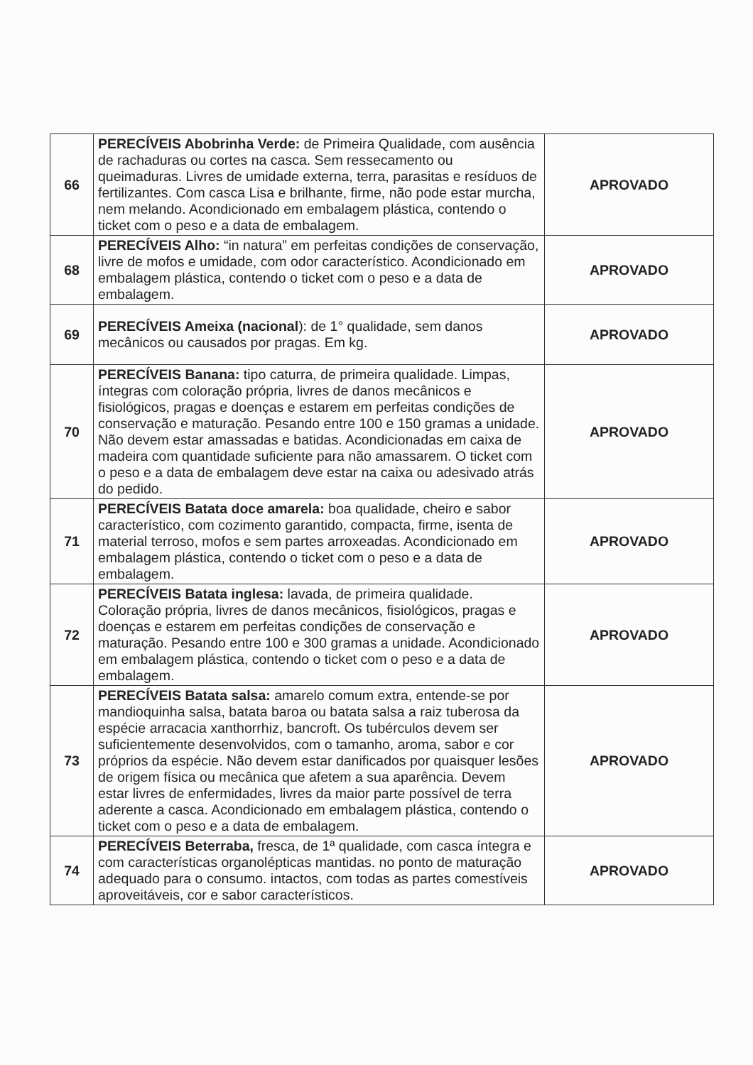| 66 | PERECÍVEIS Abobrinha Verde: de Primeira Qualidade, com ausência de rachaduras ou cortes na casca. Sem ressecamento ou queimaduras. Livres de umidade externa, terra, parasitas e resíduos de fertilizantes. Com casca Lisa e brilhante, firme, não pode estar murcha, nem melando. Acondicionado em embalagem plástica, contendo o ticket com o peso e a data de embalagem. | APROVADO |
| 68 | PERECÍVEIS Alho: “in natura” em perfeitas condições de conservação, livre de mofos e umidade, com odor característico. Acondicionado em embalagem plástica, contendo o ticket com o peso e a data de embalagem. | APROVADO |
| 69 | PERECÍVEIS Ameixa (nacional ): de 1° qualidade, sem danos mecânicos ou causados por pragas. Em kg. | APROVADO |
| 70 | PERECÍVEIS Banana: tipo caturra, de primeira qualidade. Limpas, íntegras com coloração própria, livres de danos mecânicos e fisiológicos, pragas e doenças e estarem em perfeitas condições de conservação e maturação. Pesando entre 100 e 150 gramas a unidade. Não devem estar amassadas e batidas. Acondicionadas em caixa de madeira com quantidade suficiente para não amassarem. O ticket com o peso e a data de embalagem deve estar na caixa ou adesivado atrás do pedido. | APROVADO |
| 71 | PERECÍVEIS Batata doce amarela: boa qualidade, cheiro e sabor característico, com cozimento garantido, compacta, firme, isenta de material terroso, mofos e sem partes arroxeadas. Acondicionado em embalagem plástica, contendo o ticket com o peso e a data de embalagem. | APROVADO |
| 72 | PERECÍVEIS Batata inglesa: lavada, de primeira qualidade. Coloração própria, livres de danos mecânicos, fisiológicos, pragas e doenças e estarem em perfeitas condições de conservação e maturação. Pesando entre 100 e 300 gramas a unidade. Acondicionado em embalagem plástica, contendo o ticket com o peso e a data de embalagem. | APROVADO |
| 73 | PERECÍVEIS Batata salsa: amarelo comum extra, entende-se por mandioquinha salsa, batata baroa ou batata salsa a raiz tuberosa da espécie arracacia xanthorrhiz, bancroft. Os tubérculos devem ser suficientemente desenvolvidos, com o tamanho, aroma, sabor e cor próprios da espécie. Não devem estar danificados por quaisquer lesões de origem física ou mecânica que afetem a sua aparência. Devem estar livres de enfermidades, livres da maior parte possível de terra aderente a casca. Acondicionado em embalagem plástica, contendo o ticket com o peso e a data de embalagem. | APROVADO |
| 74 | PERECÍVEIS Beterraba, fresca, de 1ª qualidade, com casca íntegra e com características organolépticas mantidas. no ponto de maturação adequado para o consumo. intactos, com todas as partes comestíveis aproveitáveis, cor e sabor característicos. | APROVADO |